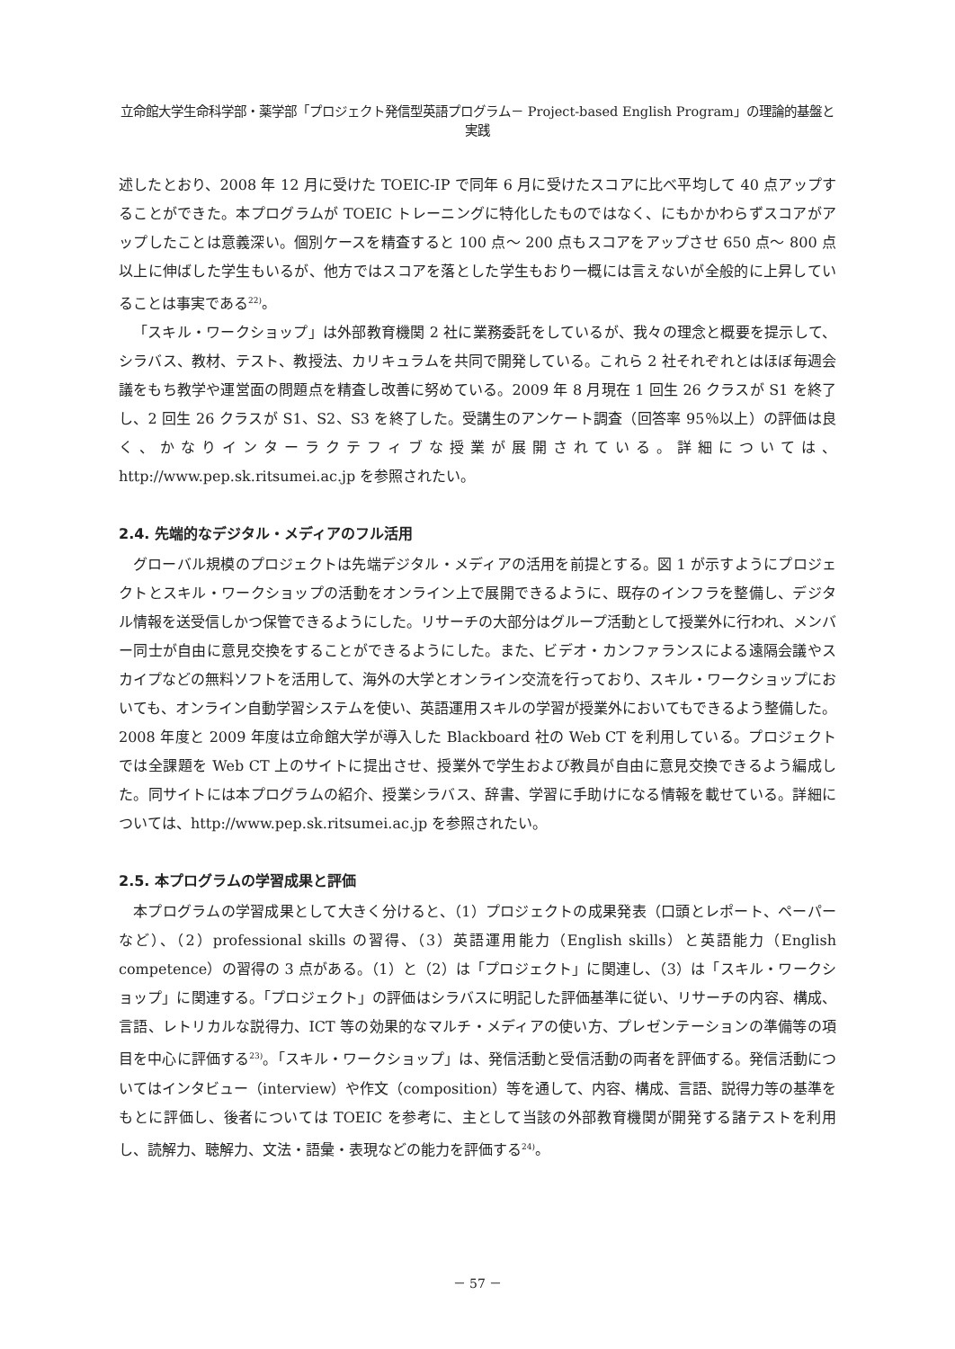立命館大学生命科学部・薬学部「プロジェクト発信型英語プログラム－ Project-based English Program」の理論的基盤と実践
述したとおり、2008 年 12 月に受けた TOEIC-IP で同年 6 月に受けたスコアに比べ平均して 40 点アップすることができた。本プログラムが TOEIC トレーニングに特化したものではなく、にもかかわらずスコアがアップしたことは意義深い。個別ケースを精査すると 100 点～ 200 点もスコアをアップさせ 650 点～ 800 点以上に伸ばした学生もいるが、他方ではスコアを落とした学生もおり一概には言えないが全般的に上昇していることは事実である<sup>22)</sup>。
「スキル・ワークショップ」は外部教育機関 2 社に業務委託をしているが、我々の理念と概要を提示して、シラバス、教材、テスト、教授法、カリキュラムを共同で開発している。これら 2 社それぞれとはほぼ毎週会議をもち教学や運営面の問題点を精査し改善に努めている。2009 年 8 月現在 1 回生 26 クラスが S1 を終了し、2 回生 26 クラスが S1、S2、S3 を終了した。受講生のアンケート調査（回答率 95％以上）の評価は良く、かなりインターラクテフィブな授業が展開されている。詳細については、http://www.pep.sk.ritsumei.ac.jp を参照されたい。
2.4. 先端的なデジタル・メディアのフル活用
グローバル規模のプロジェクトは先端デジタル・メディアの活用を前提とする。図 1 が示すようにプロジェクトとスキル・ワークショップの活動をオンライン上で展開できるように、既存のインフラを整備し、デジタル情報を送受信しかつ保管できるようにした。リサーチの大部分はグループ活動として授業外に行われ、メンバー同士が自由に意見交換をすることができるようにした。また、ビデオ・カンファランスによる遠隔会議やスカイプなどの無料ソフトを活用して、海外の大学とオンライン交流を行っており、スキル・ワークショップにおいても、オンライン自動学習システムを使い、英語運用スキルの学習が授業外においてもできるよう整備した。2008 年度と 2009 年度は立命館大学が導入した Blackboard 社の Web CT を利用している。プロジェクトでは全課題を Web CT 上のサイトに提出させ、授業外で学生および教員が自由に意見交換できるよう編成した。同サイトには本プログラムの紹介、授業シラバス、辞書、学習に手助けになる情報を載せている。詳細については、http://www.pep.sk.ritsumei.ac.jp を参照されたい。
2.5. 本プログラムの学習成果と評価
本プログラムの学習成果として大きく分けると、（1）プロジェクトの成果発表（口頭とレポート、ペーパーなど）、（2）professional skills の習得、（3）英語運用能力（English skills）と英語能力（English competence）の習得の 3 点がある。（1）と（2）は「プロジェクト」に関連し、（3）は「スキル・ワークショップ」に関連する。「プロジェクト」の評価はシラバスに明記した評価基準に従い、リサーチの内容、構成、言語、レトリカルな説得力、ICT 等の効果的なマルチ・メディアの使い方、プレゼンテーションの準備等の項目を中心に評価する<sup>23)</sup>。「スキル・ワークショップ」は、発信活動と受信活動の両者を評価する。発信活動についてはインタビュー（interview）や作文（composition）等を通して、内容、構成、言語、説得力等の基準をもとに評価し、後者については TOEIC を参考に、主として当該の外部教育機関が開発する諸テストを利用し、読解力、聴解力、文法・語彙・表現などの能力を評価する<sup>24)</sup>。
－ 57 －